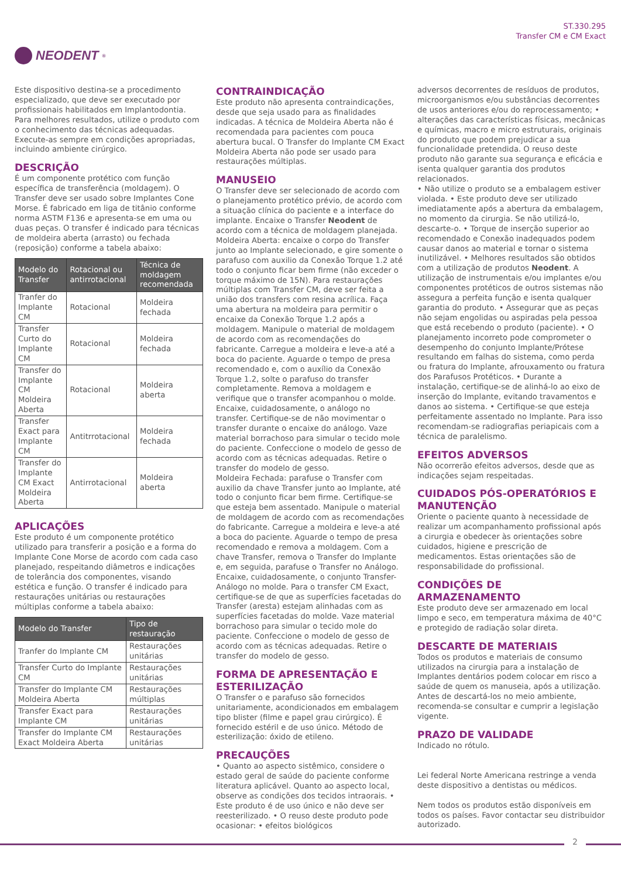NEODENT<sup>®</sup>
ST.330.295
Transfer CM e CM Exact
Este dispositivo destina-se a procedimento especializado, que deve ser executado por profissionais habilitados em Implantodontia. Para melhores resultados, utilize o produto com o conhecimento das técnicas adequadas. Execute-as sempre em condições apropriadas, incluindo ambiente cirúrgico.
DESCRIÇÃO
É um componente protético com função específica de transferência (moldagem). O Transfer deve ser usado sobre Implantes Cone Morse. É fabricado em liga de titânio conforme norma ASTM F136 e apresenta-se em uma ou duas peças. O transfer é indicado para técnicas de moldeira aberta (arrasto) ou fechada (reposição) conforme a tabela abaixo:
| Modelo do Transfer | Rotacional ou antirrotacional | Técnica de moldagem recomendada |
| --- | --- | --- |
| Tranfer do Implante CM | Rotacional | Moldeira fechada |
| Transfer Curto do Implante CM | Rotacional | Moldeira fechada |
| Transfer do Implante CM Moldeira Aberta | Rotacional | Moldeira aberta |
| Transfer Exact para Implante CM | Antitrrotacional | Moldeira fechada |
| Transfer do Implante CM Exact Moldeira Aberta | Antirrotacional | Moldeira aberta |
APLICAÇÕES
Este produto é um componente protético utilizado para transferir a posição e a forma do Implante Cone Morse de acordo com cada caso planejado, respeitando diâmetros e indicações de tolerância dos componentes, visando estética e função. O transfer é indicado para restaurações unitárias ou restaurações múltiplas conforme a tabela abaixo:
| Modelo do Transfer | Tipo de restauração |
| --- | --- |
| Tranfer do Implante CM | Restaurações unitárias |
| Transfer Curto do Implante CM | Restaurações unitárias |
| Transfer do Implante CM Moldeira Aberta | Restaurações múltiplas |
| Transfer Exact para Implante CM | Restaurações unitárias |
| Transfer do Implante CM Exact Moldeira Aberta | Restaurações unitárias |
CONTRAINDICAÇÃO
Este produto não apresenta contraindicações, desde que seja usado para as finalidades indicadas. A técnica de Moldeira Aberta não é recomendada para pacientes com pouca abertura bucal. O Transfer do Implante CM Exact Moldeira Aberta não pode ser usado para restaurações múltiplas.
MANUSEIO
O Transfer deve ser selecionado de acordo com o planejamento protético prévio, de acordo com a situação clínica do paciente e a interface do implante. Encaixe o Transfer Neodent de acordo com a técnica de moldagem planejada.
Moldeira Aberta: encaixe o corpo do Transfer junto ao Implante selecionado, e gire somente o parafuso com auxilio da Conexão Torque 1.2 até todo o conjunto ficar bem firme (não exceder o torque máximo de 15N). Para restaurações múltiplas com Transfer CM, deve ser feita a união dos transfers com resina acrílica. Faça uma abertura na moldeira para permitir o encaixe da Conexão Torque 1.2 após a moldagem. Manipule o material de moldagem de acordo com as recomendações do fabricante. Carregue a moldeira e leve-a até a boca do paciente. Aguarde o tempo de presa recomendado e, com o auxílio da Conexão Torque 1.2, solte o parafuso do transfer completamente. Remova a moldagem e verifique que o transfer acompanhou o molde. Encaixe, cuidadosamente, o análogo no transfer. Certifique-se de não movimentar o transfer durante o encaixe do análogo. Vaze material borrachoso para simular o tecido mole do paciente. Confeccione o modelo de gesso de acordo com as técnicas adequadas. Retire o transfer do modelo de gesso.
Moldeira Fechada: parafuse o Transfer com auxilio da chave Transfer junto ao Implante, até todo o conjunto ficar bem firme. Certifique-se que esteja bem assentado. Manipule o material de moldagem de acordo com as recomendações do fabricante. Carregue a moldeira e leve-a até a boca do paciente. Aguarde o tempo de presa recomendado e remova a moldagem. Com a chave Transfer, remova o Transfer do Implante e, em seguida, parafuse o Transfer no Análogo. Encaixe, cuidadosamente, o conjunto Transfer-Análogo no molde. Para o transfer CM Exact, certifique-se de que as superfícies facetadas do Transfer (aresta) estejam alinhadas com as superfícies facetadas do molde. Vaze material borrachoso para simular o tecido mole do paciente. Confeccione o modelo de gesso de acordo com as técnicas adequadas. Retire o transfer do modelo de gesso.
FORMA DE APRESENTAÇÃO E ESTERILIZAÇÃO
O Transfer o e parafuso são fornecidos unitariamente, acondicionados em embalagem tipo blister (filme e papel grau cirúrgico). É fornecido estéril e de uso único. Método de esterilização: óxido de etileno.
PRECAUÇÕES
• Quanto ao aspecto sistêmico, considere o estado geral de saúde do paciente conforme literatura aplicável. Quanto ao aspecto local, observe as condições dos tecidos intraorais. • Este produto é de uso único e não deve ser reesterilizado. • O reuso deste produto pode ocasionar: • efeitos biológicos
adversos decorrentes de resíduos de produtos, microorganismos e/ou substâncias decorrentes de usos anteriores e/ou do reprocessamento; • alterações das características físicas, mecânicas e químicas, macro e micro estruturais, originais do produto que podem prejudicar a sua funcionalidade pretendida. O reuso deste produto não garante sua segurança e eficácia e isenta qualquer garantia dos produtos relacionados.
• Não utilize o produto se a embalagem estiver violada. • Este produto deve ser utilizado imediatamente após a abertura da embalagem, no momento da cirurgia. Se não utilizá-lo, descarte-o. • Torque de inserção superior ao recomendado e Conexão inadequados podem causar danos ao material e tornar o sistema inutilizável. • Melhores resultados são obtidos com a utilização de produtos Neodent. A utilização de instrumentais e/ou implantes e/ou componentes protéticos de outros sistemas não assegura a perfeita função e isenta qualquer garantia do produto. • Assegurar que as peças não sejam engolidas ou aspiradas pela pessoa que está recebendo o produto (paciente). • O planejamento incorreto pode comprometer o desempenho do conjunto Implante/Prótese resultando em falhas do sistema, como perda ou fratura do Implante, afrouxamento ou fratura dos Parafusos Protéticos. • Durante a instalação, certifique-se de alinhá-lo ao eixo de inserção do Implante, evitando travamentos e danos ao sistema. • Certifique-se que esteja perfeitamente assentado no Implante. Para isso recomendam-se radiografias periapicais com a técnica de paralelismo.
EFEITOS ADVERSOS
Não ocorrerão efeitos adversos, desde que as indicações sejam respeitadas.
CUIDADOS PÓS-OPERATÓRIOS E MANUTENÇÃO
Oriente o paciente quanto à necessidade de realizar um acompanhamento profissional após a cirurgia e obedecer às orientações sobre cuidados, higiene e prescrição de medicamentos. Estas orientações são de responsabilidade do profissional.
CONDIÇÕES DE ARMAZENAMENTO
Este produto deve ser armazenado em local limpo e seco, em temperatura máxima de 40°C e protegido de radiação solar direta.
DESCARTE DE MATERIAIS
Todos os produtos e materiais de consumo utilizados na cirurgia para a instalação de Implantes dentários podem colocar em risco a saúde de quem os manuseia, após a utilização. Antes de descartá-los no meio ambiente, recomenda-se consultar e cumprir a legislação vigente.
PRAZO DE VALIDADE
Indicado no rótulo.
Lei federal Norte Americana restringe a venda deste dispositivo a dentistas ou médicos.
Nem todos os produtos estão disponíveis em todos os países. Favor contactar seu distribuidor autorizado.
2